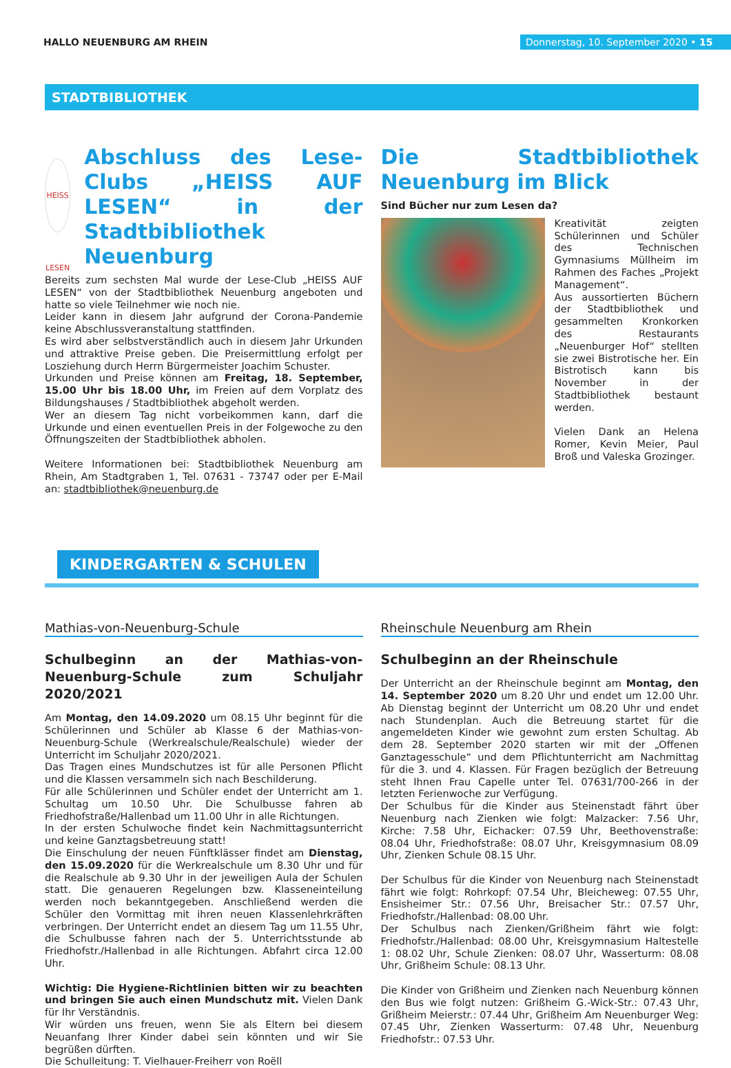HALLO NEUENBURG AM RHEIN
Donnerstag, 10. September 2020 • 15
STADTBIBLIOTHEK
HEISS LESEN
Abschluss des Lese-Clubs „HEISS AUF LESEN“ in der Stadtbibliothek Neuenburg
Bereits zum sechsten Mal wurde der Lese-Club „HEISS AUF LESEN“ von der Stadtbibliothek Neuenburg angeboten und hatte so viele Teilnehmer wie noch nie.
Leider kann in diesem Jahr aufgrund der Corona-Pandemie keine Abschlussveranstaltung stattfinden.
Es wird aber selbstverständlich auch in diesem Jahr Urkunden und attraktive Preise geben. Die Preisermittlung erfolgt per Losziehung durch Herrn Bürgermeister Joachim Schuster.
Urkunden und Preise können am Freitag, 18. September, 15.00 Uhr bis 18.00 Uhr, im Freien auf dem Vorplatz des Bildungshauses / Stadtbibliothek abgeholt werden.
Wer an diesem Tag nicht vorbeikommen kann, darf die Urkunde und einen eventuellen Preis in der Folgewoche zu den Öffnungszeiten der Stadtbibliothek abholen.
Weitere Informationen bei: Stadtbibliothek Neuenburg am Rhein, Am Stadtgraben 1, Tel. 07631 - 73747 oder per E-Mail an: stadtbibliothek@neuenburg.de
Die Stadtbibliothek Neuenburg im Blick
Sind Bücher nur zum Lesen da?
Kreativität zeigten Schülerinnen und Schüler des Technischen Gymnasiums Müllheim im Rahmen des Faches „Projekt Management“.
Aus aussortierten Büchern der Stadtbibliothek und gesammelten Kronkorken des Restaurants „Neuenburger Hof“ stellten sie zwei Bistrotische her. Ein Bistrotisch kann bis November in der Stadtbibliothek bestaunt werden.
Vielen Dank an Helena Romer, Kevin Meier, Paul Broß und Valeska Grozinger.
KINDERGARTEN & SCHULEN
Mathias-von-Neuenburg-Schule
Schulbeginn an der Mathias-von-Neuenburg-Schule zum Schuljahr 2020/2021
Am Montag, den 14.09.2020 um 08.15 Uhr beginnt für die Schülerinnen und Schüler ab Klasse 6 der Mathias-von-Neuenburg-Schule (Werkrealschule/Realschule) wieder der Unterricht im Schuljahr 2020/2021.
Das Tragen eines Mundschutzes ist für alle Personen Pflicht und die Klassen versammeln sich nach Beschilderung.
Für alle Schülerinnen und Schüler endet der Unterricht am 1. Schultag um 10.50 Uhr. Die Schulbusse fahren ab Friedhofstraße/Hallenbad um 11.00 Uhr in alle Richtungen.
In der ersten Schulwoche findet kein Nachmittagsunterricht und keine Ganztagsbetreuung statt!
Die Einschulung der neuen Fünftklässer findet am Dienstag, den 15.09.2020 für die Werkrealschule um 8.30 Uhr und für die Realschule ab 9.30 Uhr in der jeweiligen Aula der Schulen statt. Die genaueren Regelungen bzw. Klasseneinteilung werden noch bekanntgegeben. Anschließend werden die Schüler den Vormittag mit ihren neuen Klassenlehrkräften verbringen. Der Unterricht endet an diesem Tag um 11.55 Uhr, die Schulbusse fahren nach der 5. Unterrichtsstunde ab Friedhofstr./Hallenbad in alle Richtungen. Abfahrt circa 12.00 Uhr.
Wichtig: Die Hygiene-Richtlinien bitten wir zu beachten und bringen Sie auch einen Mundschutz mit. Vielen Dank für Ihr Verständnis.
Wir würden uns freuen, wenn Sie als Eltern bei diesem Neuanfang Ihrer Kinder dabei sein könnten und wir Sie begrüßen dürften.
Die Schulleitung: T. Vielhauer-Freiherr von Roëll
Rheinschule Neuenburg am Rhein
Schulbeginn an der Rheinschule
Der Unterricht an der Rheinschule beginnt am Montag, den 14. September 2020 um 8.20 Uhr und endet um 12.00 Uhr. Ab Dienstag beginnt der Unterricht um 08.20 Uhr und endet nach Stundenplan. Auch die Betreuung startet für die angemeldeten Kinder wie gewohnt zum ersten Schultag. Ab dem 28. September 2020 starten wir mit der „Offenen Ganztagesschule“ und dem Pflichtunterricht am Nachmittag für die 3. und 4. Klassen. Für Fragen bezüglich der Betreuung steht Ihnen Frau Capelle unter Tel. 07631/700-266 in der letzten Ferienwoche zur Verfügung.
Der Schulbus für die Kinder aus Steinenstadt fährt über Neuenburg nach Zienken wie folgt: Malzacker: 7.56 Uhr, Kirche: 7.58 Uhr, Eichacker: 07.59 Uhr, Beethovenstraße: 08.04 Uhr, Friedhofstraße: 08.07 Uhr, Kreisgymnasium 08.09 Uhr, Zienken Schule 08.15 Uhr.
Der Schulbus für die Kinder von Neuenburg nach Steinenstadt fährt wie folgt: Rohrkopf: 07.54 Uhr, Bleicheweg: 07.55 Uhr, Ensisheimer Str.: 07.56 Uhr, Breisacher Str.: 07.57 Uhr, Friedhofstr./Hallenbad: 08.00 Uhr.
Der Schulbus nach Zienken/Grißheim fährt wie folgt: Friedhofstr./Hallenbad: 08.00 Uhr, Kreisgymnasium Haltestelle 1: 08.02 Uhr, Schule Zienken: 08.07 Uhr, Wasserturm: 08.08 Uhr, Grißheim Schule: 08.13 Uhr.
Die Kinder von Grißheim und Zienken nach Neuenburg können den Bus wie folgt nutzen: Grißheim G.-Wick-Str.: 07.43 Uhr, Grißheim Meierstr.: 07.44 Uhr, Grißheim Am Neuenburger Weg: 07.45 Uhr, Zienken Wasserturm: 07.48 Uhr, Neuenburg Friedhofstr.: 07.53 Uhr.